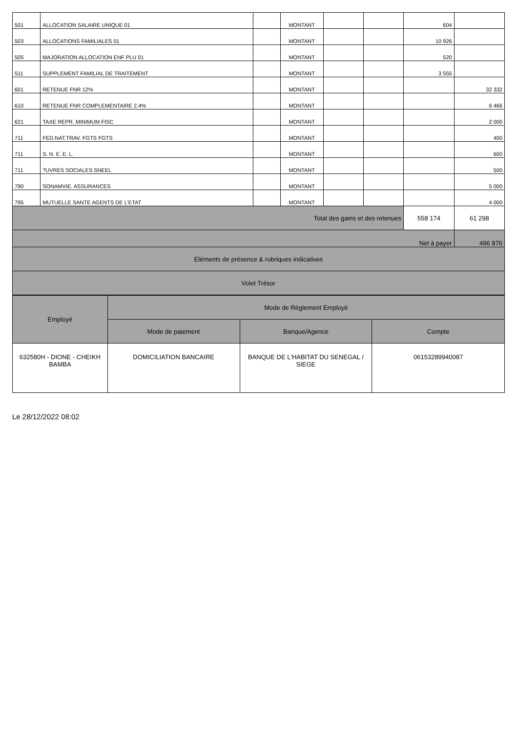| 501 | ALLOCATION SALAIRE UNIQUE 01 | | MONTANT | | | 604 | |
| 503 | ALLOCATIONS FAMILIALES 01 | | MONTANT | | | 10 926 | |
| 505 | MAJORATION ALLOCATION ENF PLU 01 | | MONTANT | | | 520 | |
| 511 | SUPPLEMENT FAMILIAL DE TRAITEMENT | | MONTANT | | | 3 555 | |
| 601 | RETENUE FNR 12% | | MONTANT | | | | 32 332 |
| 610 | RETENUE FNR COMPLEMENTAIRE 2.4% | | MONTANT | | | | 6 466 |
| 621 | TAXE REPR. MINIMUM FISC | | MONTANT | | | | 2 000 |
| 711 | FED.NAT.TRAV. FGTS FGTS | | MONTANT | | | | 400 |
| 711 | S. N. E. E. L. | | MONTANT | | | | 600 |
| 711 | ?UVRES SOCIALES SNEEL | | MONTANT | | | | 500 |
| 790 | SONAMVIE. ASSURANCES | | MONTANT | | | | 5 000 |
| 795 | MUTUELLE SANTE AGENTS DE L'ETAT | | MONTANT | | | | 4 000 |
| Total des gains et des retenues | | | | | | 558 174 | 61 298 |
| Net à payer | | | | | | | 496 876 |
| Eléments de présence & rubriques indicatives | | | | | | | |
| Volet Trésor | | | | | | | |
| Employé | Mode de Réglement Employé | | |
| | Mode de paiement | Banque/Agence | Compte |
| 632580H - DIONE - CHEIKH BAMBA | DOMICILIATION BANCAIRE | BANQUE DE L'HABITAT DU SENEGAL / SIEGE | 06153289940087 |
Le 28/12/2022 08:02